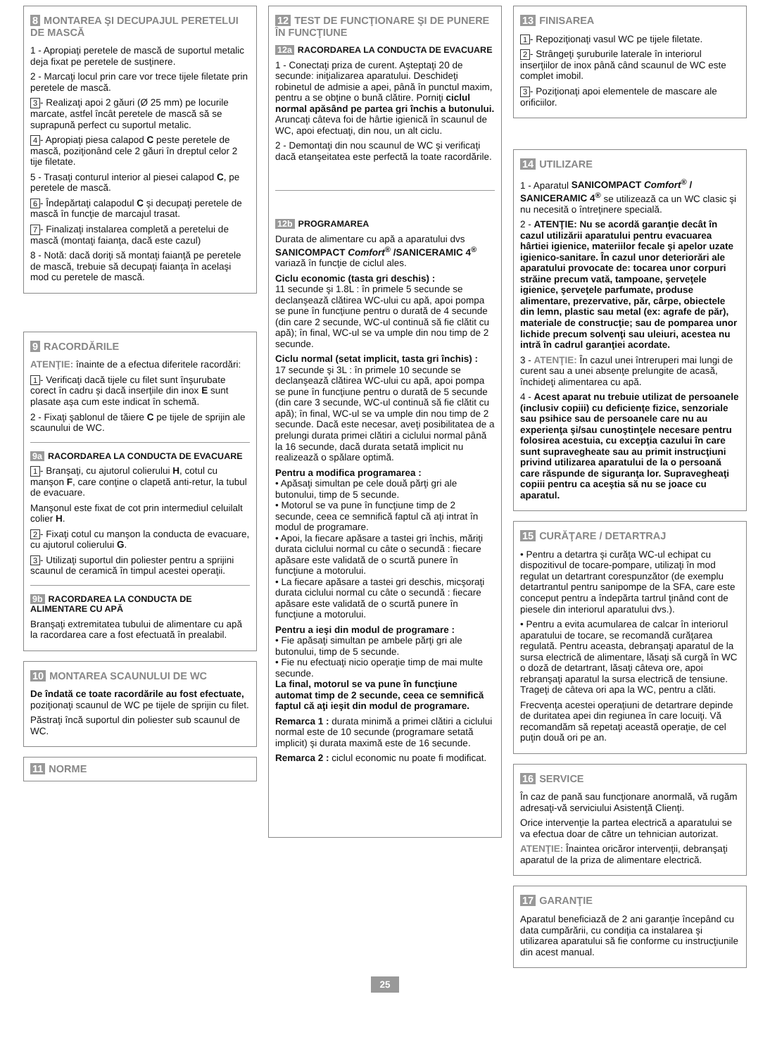8 MONTAREA ŞI DECUPAJUL PERETELUI DE MASCĂ
1 - Apropiaţi peretele de mască de suportul metalic deja fixat pe peretele de susţinere.
2 - Marcaţi locul prin care vor trece tijele filetate prin peretele de mască.
3 - Realizaţi apoi 2 găuri (Ø 25 mm) pe locurile marcate, astfel încât peretele de mască să se suprapună perfect cu suportul metalic.
4 - Apropiaţi piesa calapod C peste peretele de mască, poziţionând cele 2 găuri în dreptul celor 2 tije filetate.
5 - Trasaţi conturul interior al piesei calapod C, pe peretele de mască.
6 - Îndepărtaţi calapodul C şi decupaţi peretele de mască în funcţie de marcajul trasat.
7 - Finalizaţi instalarea completă a peretelui de mască (montaţi faianţa, dacă este cazul)
8 - Notă: dacă doriţi să montaţi faianţă pe peretele de mască, trebuie să decupaţi faianţa în acelaşi mod cu peretele de mască.
9 RACORDĂRILE
ATENŢIE: înainte de a efectua diferitele racordări:
1 - Verificaţi dacă tijele cu filet sunt înşurubate corect în cadru şi dacă inserţiile din inox E sunt plasate aşa cum este indicat în schemă.
2 - Fixaţi şablonul de tăiere C pe tijele de sprijin ale scaunului de WC.
9a RACORDAREA LA CONDUCTA DE EVACUARE
1 - Branşaţi, cu ajutorul colierului H, cotul cu manşon F, care conţine o clapetă anti-retur, la tubul de evacuare.
Manşonul este fixat de cot prin intermediul celuilalt colier H.
2 - Fixaţi cotul cu manşon la conducta de evacuare, cu ajutorul colierului G.
3 - Utilizaţi suportul din poliester pentru a sprijini scaunul de ceramică în timpul acestei operaţii.
9b RACORDAREA LA CONDUCTA DE ALIMENTARE CU APĂ
Branşaţi extremitatea tubului de alimentare cu apă la racordarea care a fost efectuată în prealabil.
10 MONTAREA SCAUNULUI DE WC
De îndată ce toate racordările au fost efectuate, poziţionaţi scaunul de WC pe tijele de sprijin cu filet.
Păstraţi încă suportul din poliester sub scaunul de WC.
11 NORME
12 TEST DE FUNCŢIONARE ŞI DE PUNERE ÎN FUNCŢIUNE
12a RACORDAREA LA CONDUCTA DE EVACUARE
1 - Conectaţi priza de curent. Aşteptaţi 20 de secunde: iniţializarea aparatului. Deschideţi robinetul de admisie a apei, până în punctul maxim, pentru a se obţine o bună clătire. Porniţi ciclul normal apăsând pe partea gri închis a butonului. Aruncaţi câteva foi de hârtie igienică în scaunul de WC, apoi efectuaţi, din nou, un alt ciclu.
2 - Demontaţi din nou scaunul de WC şi verificaţi dacă etanşeitatea este perfectă la toate racordările.
12b PROGRAMAREA
Durata de alimentare cu apă a aparatului dvs SANICOMPACT Comfort<sup>®</sup> /SANICERAMIC 4<sup>®</sup> variază în funcţie de ciclul ales.
Ciclu economic (tasta gri deschis) :
11 secunde şi 1.8L : în primele 5 secunde se declanşează clătirea WC-ului cu apă, apoi pompa se pune în funcţiune pentru o durată de 4 secunde (din care 2 secunde, WC-ul continuă să fie clătit cu apă); în final, WC-ul se va umple din nou timp de 2 secunde.
Ciclu normal (setat implicit, tasta gri închis) :
17 secunde şi 3L : în primele 10 secunde se declanşează clătirea WC-ului cu apă, apoi pompa se pune în funcţiune pentru o durată de 5 secunde (din care 3 secunde, WC-ul continuă să fie clătit cu apă); în final, WC-ul se va umple din nou timp de 2 secunde. Dacă este necesar, aveţi posibilitatea de a prelungi durata primei clătiri a ciclului normal până la 16 secunde, dacă durata setată implicit nu realizează o spălare optimă.
Pentru a modifica programarea :
• Apăsaţi simultan pe cele două părţi gri ale butonului, timp de 5 secunde.
• Motorul se va pune în funcţiune timp de 2 secunde, ceea ce semnifică faptul că aţi intrat în modul de programare.
• Apoi, la fiecare apăsare a tastei gri închis, măriţi durata ciclului normal cu câte o secundă : fiecare apăsare este validată de o scurtă punere în funcţiune a motorului.
• La fiecare apăsare a tastei gri deschis, micşoraţi durata ciclului normal cu câte o secundă : fiecare apăsare este validată de o scurtă punere în funcţiune a motorului.
Pentru a ieşi din modul de programare :
• Fie apăsaţi simultan pe ambele părţi gri ale butonului, timp de 5 secunde.
• Fie nu efectuaţi nicio operaţie timp de mai multe secunde.
La final, motorul se va pune în funcţiune automat timp de 2 secunde, ceea ce semnifică faptul că aţi ieşit din modul de programare.
Remarca 1 : durata minimă a primei clătiri a ciclului normal este de 10 secunde (programare setată implicit) şi durata maximă este de 16 secunde.
Remarca 2 : ciclul economic nu poate fi modificat.
13 FINISAREA
1 - Repoziţionaţi vasul WC pe tijele filetate.
2 - Strângeţi şuruburile laterale în interiorul inserţiilor de inox până când scaunul de WC este complet imobil.
3 - Poziţionaţi apoi elementele de mascare ale orificiilor.
14 UTILIZARE
1 - Aparatul SANICOMPACT Comfort<sup>®</sup> / SANICERAMIC 4<sup>®</sup> se utilizează ca un WC clasic şi nu necesită o întreţinere specială.
2 - ATENŢIE: Nu se acordă garanţie decât în cazul utilizării aparatului pentru evacuarea hârtiei igienice, materiilor fecale şi apelor uzate igienico-sanitare. În cazul unor deteriorări ale aparatului provocate de: tocarea unor corpuri străine precum vată, tampoane, şerveţele igienice, şerveţele parfumate, produse alimentare, prezervative, păr, cârpe, obiectele din lemn, plastic sau metal (ex: agrafe de păr), materiale de construcţie; sau de pomparea unor lichide precum solvenţi sau uleiuri, acestea nu intră în cadrul garanţiei acordate.
3 - ATENŢIE: În cazul unei întreruperi mai lungi de curent sau a unei absenţe prelungite de acasă, închideţi alimentarea cu apă.
4 - Acest aparat nu trebuie utilizat de persoanele (inclusiv copiii) cu deficienţe fizice, senzoriale sau psihice sau de persoanele care nu au experienţa şi/sau cunoştinţele necesare pentru folosirea acestuia, cu excepţia cazului în care sunt supravegheate sau au primit instrucţiuni privind utilizarea aparatului de la o persoană care răspunde de siguranţa lor. Supravegheaţi copiii pentru ca aceştia să nu se joace cu aparatul.
15 CURĂŢARE / DETARTRAJ
• Pentru a detartra şi curăţa WC-ul echipat cu dispozitivul de tocare-pompare, utilizaţi în mod regulat un detartrant corespunzător (de exemplu detartrantul pentru sanipompe de la SFA, care este conceput pentru a îndepărta tartrul ţinând cont de piesele din interiorul aparatului dvs.).
• Pentru a evita acumularea de calcar în interiorul aparatului de tocare, se recomandă curăţarea regulată. Pentru aceasta, debranşaţi aparatul de la sursa electrică de alimentare, lăsaţi să curgă în WC o doză de detartrant, lăsaţi câteva ore, apoi rebranşaţi aparatul la sursa electrică de tensiune. Trageţi de câteva ori apa la WC, pentru a clăti.
Frecvenţa acestei operaţiuni de detartrare depinde de duritatea apei din regiunea în care locuiţi. Vă recomandăm să repetaţi această operaţie, de cel puţin două ori pe an.
16 SERVICE
În caz de pană sau funcţionare anormală, vă rugăm adresaţi-vă serviciului Asistenţă Clienţi.
Orice intervenţie la partea electrică a aparatului se va efectua doar de către un tehnician autorizat.
ATENŢIE: Înaintea oricăror intervenţii, debranşaţi aparatul de la priza de alimentare electrică.
17 GARANŢIE
Aparatul beneficiază de 2 ani garanţie începând cu data cumpărării, cu condiţia ca instalarea şi utilizarea aparatului să fie conforme cu instrucţiunile din acest manual.
25